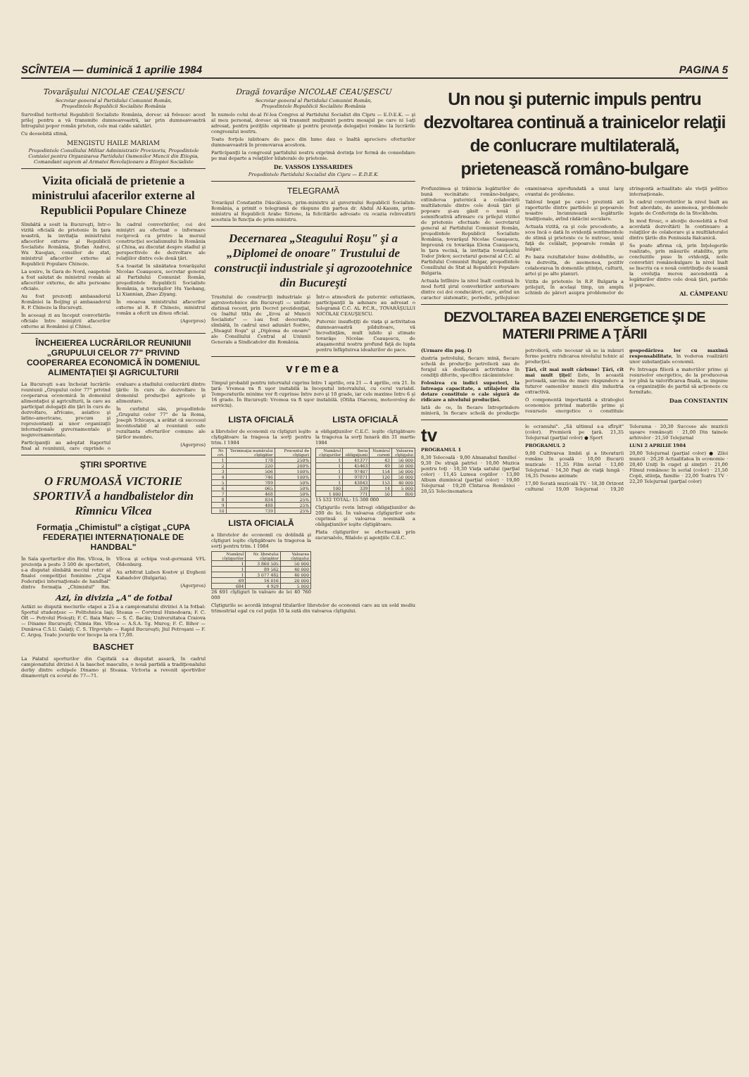SCÎNTEIA — duminică 1 aprilie 1984 PAGINA 5
Tovarăşului NICOLAE CEAUŞESCU
Secretar general al Partidului Comunist Român,
Preşedintele Republicii Socialiste România
Survolînd teritoriul Republicii Socialiste România, doresc să folosesc acest prilej pentru a vă transmite dumneavoastră, iar prin dumneavoastră întregului popor român prieten, cele mai calde salutări.
Cu deosebită stimă,
MENGISTU HAILE MARIAM
Preşedintele Consiliului Militar Administrativ Provizoriu, Preşedintele Comisiei pentru Organizarea Partidului Oamenilor Muncii din Etiopia, Comandant suprem al Armatei Revoluţionare a Etiopiei Socialiste
Vizita oficială de prietenie a ministrului afacerilor externe al Republicii Populare Chineze
Sîmbătă a sosit la Bucureşti, într-o vizită oficială de prietenie în ţara noastră, la invitaţia ministrului afacerilor externe al Republicii Socialiste România, Ştefan Andrei, Wu Xueqian, consilier de stat, ministrul afacerilor externe al Republicii Populare Chineze.
La sosire, în Gara de Nord, oaspetele a fost salutat de ministrul român al afacerilor externe, de alte persoane oficiale.
Au fost prezenţi ambasadorul României la Beijing şi ambasadorul R. P. Chineze la Bucureşti.
În aceeaşi zi au început convorbirile oficiale între miniştrii afacerilor externe ai României şi Chinei.
În cadrul convorbirilor, cei doi miniştri au efectuat o informare reciprocă cu privire la mersul construcţiei socialismului în România şi China, au discutat despre stadiul şi perspectivele de dezvoltare ale relaţiilor dintre cele două ţări.
S-a toastat în sănătatea tovarăşului Nicolae Ceauşescu, secretar general al Partidului Comunist Român, preşedintele Republicii Socialiste România, a tovarăşilor Hu Yaobang, Li Xiannian, Zhao Ziyang.
În onoarea ministrului afacerilor externe al R. P. Chineze, ministrul român a oferit un dineu oficial.
(Agerpres)
ÎNCHEIEREA LUCRĂRILOR REUNIUNII „GRUPULUI CELOR 77" PRIVIND COOPERAREA ECONOMICĂ ÎN DOMENIUL ALIMENTAŢIEI ŞI AGRICULTURII
La Bucureşti s-au încheiat lucrările reuniunii „Grupului celor 77" privind cooperarea economică în domeniul alimentaţiei şi agriculturii, la care au participat delegaţii din ţări în curs de dezvoltare, africane, asiatice şi latino-americane, precum şi reprezentanţi ai unor organizaţii internaţionale guvernamentale şi neguvernamentale.
Participanţii au adoptat Raportul final al reuniunii, care cuprinde o evaluare a stadiului conlucrării dintre ţările în curs de dezvoltare în domeniul producţiei agricole şi alimentare.
În cuvîntul său, preşedintele „Grupului celor 77" de la Roma, Joseph Tchicaya, a arătat că succesul incontestabil al reuniunii este rezultanta eforturilor comune ale ţărilor membre.
(Agerpres)
ŞTIRI SPORTIVE
O FRUMOASĂ VICTORIE SPORTIVĂ a handbalistelor din Rîmnicu Vîlcea
Formaţia „Chimistul" a cîştigat „CUPA FEDERAŢIEI INTERNAŢIONALE DE HANDBAL"
În Sala sporturilor din Rm. Vîlcea, în prezenţa a peste 3 500 de spectatori, s-a disputat sîmbătă meciul retur al finalei competiţiei feminine „Cupa Federaţiei internaţionale de handbal" dintre formaţia „Chimistul" Rm. Vîlcea şi echipa vest-germană VFL Oldenburg.
Au arbitrat Luben Kostov şi Evgheni Kabadelov (Bulgaria).
(Agerpres)
Azi, în divizia „A" de fotbal
Astăzi se dispută meciurile etapei a 25-a a campionatului diviziei A la fotbal: Sportul studenţesc — Politehnica Iaşi; Steaua — Corvinul Hunedoara; F. C. Olt — Petrolul Ploieşti; F. C. Baia Mare — S. C. Bacău; Universitatea Craiova — Dinamo Bucureşti; Chimia Rm. Vîlcea — A.S.A. Tg. Mureş; F. C. Bihor — Dunărea C.S.U. Galaţi; C. S. Tîrgovişte — Rapid Bucureşti; Jiul Petroşani — F. C. Argeş. Toate jocurile vor începe la ora 17,00.
BASCHET
La Palatul sporturilor din Capitală s-a disputat aseară, în cadrul campionatului diviziei A la baschet masculin, o nouă partidă a tradiţionalului derby dintre echipele Dinamo şi Steaua. Victoria a revenit sportivilor dinamovişti cu scorul de 77—71.
Dragă tovarăşe NICOLAE CEAUŞESCU
Secretar general al Partidului Comunist Român,
Preşedintele Republicii Socialiste România
În numele celui de-al IV-lea Congres al Partidului Socialist din Cipru — E.D.E.K. — şi al meu personal, doresc să vă transmit mulţumiri pentru mesajul pe care ni l-aţi adresat, pentru poziţiile exprimate şi pentru prezenţa delegaţiei române la lucrările congresului nostru.
Toate forţele iubitoare de pace din lume dau o înaltă apreciere eforturilor dumneavoastră în promovarea acestora.
Participanţii la congresul partidului nostru exprimă dorinţa lor fermă de consolidare pe mai departe a relaţiilor bilaterale de prietenie.
Dr. VASSOS LYSSARIDES
Preşedintele Partidului Socialist din Cipru — E.D.E.K.
TELEGRAMĂ
Tovarăşul Constantin Dăscălescu, prim-ministru al guvernului Republicii Socialiste România, a primit o telegramă de răspuns din partea dr. Abdul Al-Kassm, prim-ministru al Republicii Arabe Siriene, la felicitările adresate cu ocazia reînvestirii acestuia în funcţia de prim-ministru.
Decernarea „Steagului Roşu" şi a „Diplomei de onoare" Trustului de construcţii industriale şi agrozootehnice din Bucureşti
Trustului de construcţii industriale şi agrozootehnice din Bucureşti — unitate distinsă recent, prin Decret prezidenţial, cu înaltul titlu de „Erou al Muncii Socialiste" — i-au fost decernate, sîmbătă, în cadrul unei adunări festive, „Steagul Roşu" şi „Diploma de onoare" ale Consiliului Central al Uniunii Generale a Sindicatelor din România.
Într-o atmosferă de puternic entuziasm, participanţii la adunare au adresat o telegramă C.C. AL P.C.R., TOVARĂŞULUI NICOLAE CEAUŞESCU.
Puternic insufleţiţi de viaţa şi activitatea dumneavoastră pilduitoare, vă încredinţăm, mult iubite şi stimate tovarăşe Nicolae Ceauşescu, de ataşamentul nostru profund faţă de lupta pentru înfăptuirea idealurilor de pace.
vremea
Timpul probabil pentru intervalul cuprins între 1 aprilie, ora 21 — 4 aprilie, ora 21. În ţară: Vremea va fi uşor instabilă la începutul intervalului, cu cerul variabil. Temperaturile minime vor fi cuprinse între zero şi 10 grade, iar cele maxime între 6 şi 16 grade. În Bucureşti: Vremea va fi uşor instabilă. (Otilia Diaconu, meteorolog de serviciu).
LISTA OFICIALĂ
a libretelor de economii cu cîştiguri ieşite cîştigătoare la trageea la sorţi pentru trim. I 1984
| Nr. crt. | Terminaţia numărului cîştigător | Procentul de cîştiguri |
| --- | --- | --- |
| 1 | 178 | 250% |
| 2 | 220 | 200% |
| 3 | 506 | 100% |
| 4 | 746 | 100% |
| 5 | 789 | 50% |
| 6 | 065 | 50% |
| 7 | 468 | 50% |
| 8 | 834 | 25% |
| 9 | 488 | 25% |
| 10 | 739 | 25% |
LISTA OFICIALĂ
a libretelor de economii cu dobîndă şi cîştiguri ieşite cîştigătoare la tragerea la sorţi pentru trim. I 1984
| Numărul cîştigurilor | Nr. libretului cîştigător | Valoarea cîştigului |
| --- | --- | --- |
| 1 | 3 860 505 | 50 000 |
| 1 | 89 562 | 40 000 |
| 1 | 3 077 482 | 40 000 |
| 69 | 16 016 | 20 000 |
| 684 | 4 929 | 5 000 |
26 691 cîştiguri în valoare de lei 40 760 000
LISTA OFICIALĂ
a obligaţiunilor C.E.C. ieşite cîştigătoare la tragerea la sorţi lunară din 31 martie 1984
| Numărul cîştigurilor | Seria obligaţiunii | Numărul curent | Valoarea cîştigului |
| --- | --- | --- | --- |
| 1 | 41377 | 43 | 50 000 |
| 1 | 45463 | 49 | 50 000 |
| 1 | 97407 | 154 | 50 000 |
| 1 | 97871 | 120 | 50 000 |
| 1 | 43843 | 153 | 40 000 |
| 100 | 339 | 14 | 5 000 |
| 1 000 | 771 | 50 | 800 |
15 532 TOTAL: 15 300 000
Cîştigurile revin întregi obligaţiunilor de 200 de lei. În valoarea cîştigurilor este cuprinsă şi valoarea nominală a obligaţiunilor ieşite cîştigătoare.
Plata cîştigurilor se efectuează prin sucursalele, filialele şi agenţiile C.E.C.
Cîştigurile se acordă integral titularilor libretelor de economii care au un sold mediu trimestrial egal cu cel puţin 10 la sută din valoarea cîştigului.
Un nou şi puternic impuls pentru dezvoltarea continuă a trainicelor relaţii de conlucrare multilaterală, prietenească româno-bulgare
Profunzimea şi trăinicia legăturilor de bună vecinătate româno-bulgare, extinderea puternică a colaborării multilaterale dintre cele două ţări şi popoare şi-au găsit o nouă şi semnificativă afirmare cu prilejul vizitei de prietenie efectuate de secretarul general al Partidului Comunist Român, preşedintele Republicii Socialiste România, tovarăşul Nicolae Ceauşescu, împreună cu tovarăşa Elena Ceauşescu, în ţara vecină, la invitaţia tovarăşului Todor Jivkov, secretarul general al C.C. al Partidului Comunist Bulgar, preşedintele Consiliului de Stat al Republicii Populare Bulgaria.
Actuala întîlnire la nivel înalt continuă în mod fertil şirul convorbirilor anterioare dintre cei doi conducători, care, avînd un caracter sistematic, periodic, prilejuiesc examinarea aprofundată a unui larg evantai de probleme.
Tabloul bogat pe care-l prezintă azi raporturile dintre partidele şi popoarele noastre încununează legăturile tradiţionale, avînd rădăcini seculare.
Actuala vizită, ca şi cele precedente, a scos încă o dată în evidenţă sentimentele de stimă şi prietenie ce le nutresc, unul faţă de celălalt, popoarele român şi bulgar.
Pe baza rezultatelor bune dobîndite, se va dezvolta, de asemenea, pozitiv colaborarea în domeniile ştiinţei, culturii, artei şi pe alte planuri.
Vizita de prietenie în R.P. Bulgaria a prilejuit, în acelaşi timp, un amplu schimb de păreri asupra problemelor de stringentă actualitate ale vieţii politice internaţionale.
În cadrul convorbirilor la nivel înalt au fost abordate, de asemenea, problemele legate de Conferinţa de la Stockholm.
În mod firesc, o atenţie deosebită a fost acordată dezvoltării în continuare a relaţiilor de colaborare şi a multilateralei dintre ţările din Peninsula Balcanică.
Se poate afirma că, prin înţelegerile realizate, prin măsurile stabilite, prin concluziile puse în evidenţă, noile convorbiri românobulgare la nivel înalt se înscriu ca o nouă contribuţie de seamă la evoluţia mereu ascendentă a legăturilor dintre cele două ţări, partide şi popoare.
Al. CÂMPEANU
DEZVOLTAREA BAZEI ENERGETICE ŞI DE MATERII PRIME A ŢĂRII
(Urmare din pag. I)
dustria petrolului, fiecare mină, fiecare schelă de producţie petrolieră sau de forajul să desfăşoară activitatea în condiţii diferite, specifice zăcămintelor.
Folosirea cu indici superiori, la întreaga capacitate, a utilajelor din dotare constituie o cale sigură de ridicare a nivelului producţiei.
Iată de ce, în fiecare întreprindere minieră, în fiecare schelă de producţie petrolieră, este necesar să se ia măsuri ferme pentru ridicarea nivelului tehnic al producţiei.
Ţări, cît mai mult cărbune! Ţări, cît mai mult ţiţei! Este, în această perioadă, sarcina de mare răspundere a tuturor oamenilor muncii din industria extractivă.
O componentă importantă a strategiei economice privind materiile prime şi resursele energetice o constituie gospodărirea lor cu maximă responsabilitate, în vederea realizării unor substanţiale economii.
Pe întreaga filieră a materiilor prime şi resurselor energetice, de la producerea lor pînă la valorificarea finală, se impune ca organizaţiile de partid să acţioneze cu fermitate.
Dan CONSTANTIN
tv
PROGRAMUL 1
8,30 Telecoală · 9,00 Almanahul familiei · 9,30 De strajă patriei · 10,00 Muzica pentru toţi · 10,30 Viaţa satului (parţial color) · 11,45 Lumea copiilor · 13,00 Album duminical (parţial color) · 19,00 Telejurnal · 19,20 Cîntarea României · 20,55 Telecinemateca
le ecranului". „Să ultimul s-a sfîrşit" (color). Premieră pe ţară. 21,35 Telejurnal (parţial color) ● Sport
PROGRAMUL 2
9,00 Cultivarea limbii şi a literaturii române în şcoală · 10,00 Bucurii muzicale · 11,35 Film serial · 13,00 Telejurnal · 14,30 Pagi de viaţă lungă · 16,35 Desene animate
17,00 Serată muzicală TV. · 18,30 Orizont cultural · 19,00 Telejurnal · 19,20 Telerama · 20,30 Succese ale muzicii uşoare româneşti · 21,00 Din tainele arhivelor · 21,50 Telejurnal
LUNI 2 APRILIE 1984
20,00 Telejurnal (parţial color) ● Zilei muncii · 20,20 Actualitatea în economie · 20,40 Uniţi în cuget şi simţiri · 21,00 Filmul românesc în serial (color) · 21,50 Copii, stiinţa, familie · 22,00 Teatru TV · 22,20 Telejurnal (parţial color)